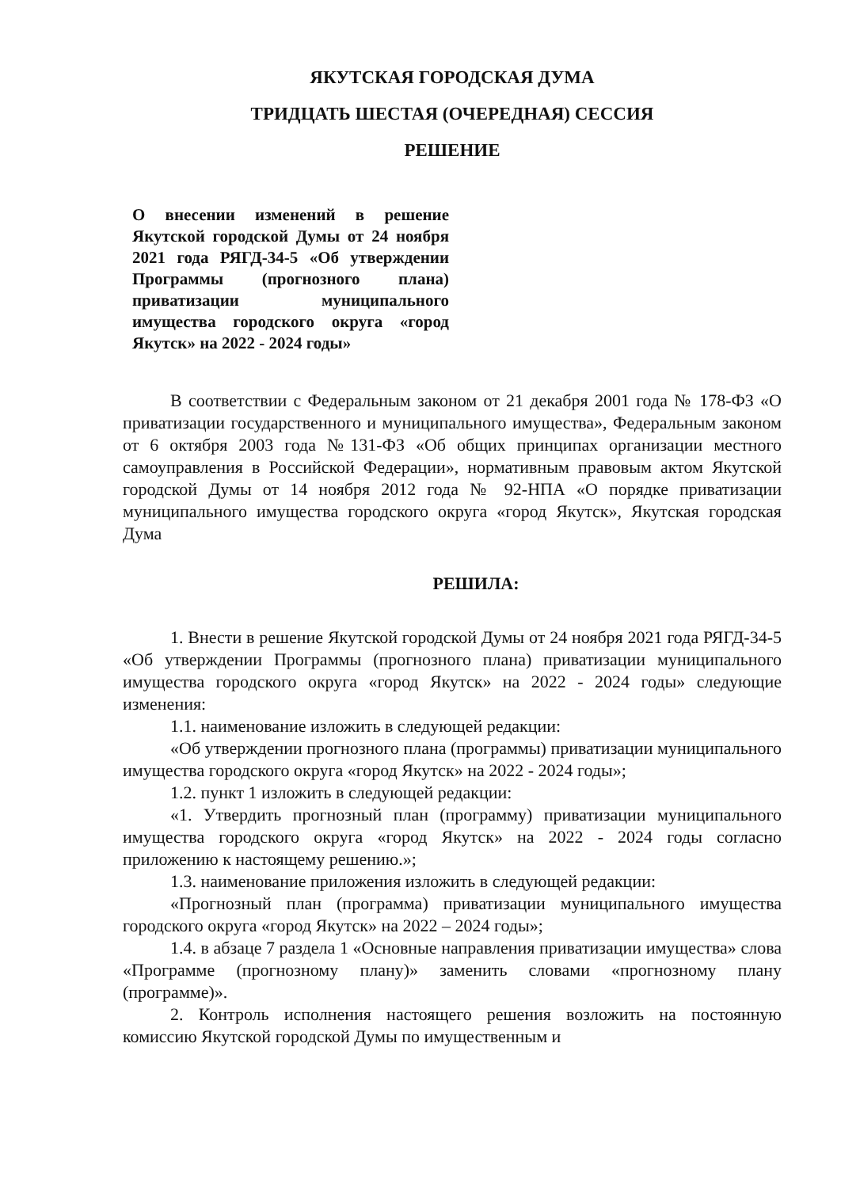ЯКУТСКАЯ ГОРОДСКАЯ ДУМА
ТРИДЦАТЬ ШЕСТАЯ (ОЧЕРЕДНАЯ) СЕССИЯ
РЕШЕНИЕ
О внесении изменений в решение Якутской городской Думы от 24 ноября 2021 года РЯГД-34-5 «Об утверждении Программы (прогнозного плана) приватизации муниципального имущества городского округа «город Якутск» на 2022 - 2024 годы»
В соответствии с Федеральным законом от 21 декабря 2001 года № 178-ФЗ «О приватизации государственного и муниципального имущества», Федеральным законом от 6 октября 2003 года №131-ФЗ «Об общих принципах организации местного самоуправления в Российской Федерации», нормативным правовым актом Якутской городской Думы от 14 ноября 2012 года № 92-НПА «О порядке приватизации муниципального имущества городского округа «город Якутск», Якутская городская Дума
РЕШИЛА:
1. Внести в решение Якутской городской Думы от 24 ноября 2021 года РЯГД-34-5 «Об утверждении Программы (прогнозного плана) приватизации муниципального имущества городского округа «город Якутск» на 2022 - 2024 годы» следующие изменения:
1.1. наименование изложить в следующей редакции:
«Об утверждении прогнозного плана (программы) приватизации муниципального имущества городского округа «город Якутск» на 2022 - 2024 годы»;
1.2. пункт 1 изложить в следующей редакции:
«1. Утвердить прогнозный план (программу) приватизации муниципального имущества городского округа «город Якутск» на 2022 - 2024 годы согласно приложению к настоящему решению.»;
1.3. наименование приложения изложить в следующей редакции:
«Прогнозный план (программа) приватизации муниципального имущества городского округа «город Якутск» на 2022 – 2024 годы»;
1.4. в абзаце 7 раздела 1 «Основные направления приватизации имущества» слова «Программе (прогнозному плану)» заменить словами «прогнозному плану (программе)».
2. Контроль исполнения настоящего решения возложить на постоянную комиссию Якутской городской Думы по имущественным и